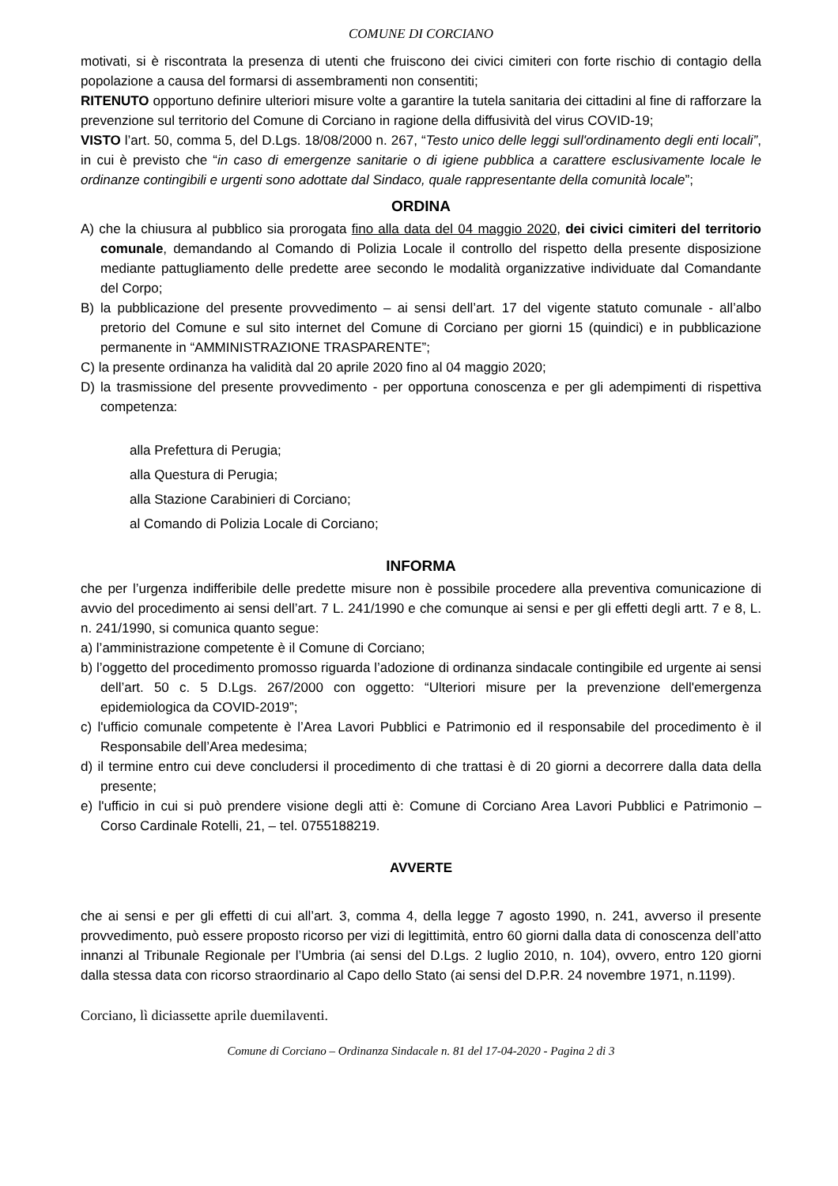COMUNE DI CORCIANO
motivati, si è riscontrata la presenza di utenti che fruiscono dei civici cimiteri con forte rischio di contagio della popolazione a causa del formarsi di assembramenti non consentiti;
RITENUTO opportuno definire ulteriori misure volte a garantire la tutela sanitaria dei cittadini al fine di rafforzare la prevenzione sul territorio del Comune di Corciano in ragione della diffusività del virus COVID-19;
VISTO l’art. 50, comma 5, del D.Lgs. 18/08/2000 n. 267, “Testo unico delle leggi sull'ordinamento degli enti locali”, in cui è previsto che “in caso di emergenze sanitarie o di igiene pubblica a carattere esclusivamente locale le ordinanze contingibili e urgenti sono adottate dal Sindaco, quale rappresentante della comunità locale”;
ORDINA
A) che la chiusura al pubblico sia prorogata fino alla data del 04 maggio 2020, dei civici cimiteri del territorio comunale, demandando al Comando di Polizia Locale il controllo del rispetto della presente disposizione mediante pattugliamento delle predette aree secondo le modalità organizzative individuate dal Comandante del Corpo;
B) la pubblicazione del presente provvedimento – ai sensi dell’art. 17 del vigente statuto comunale - all’albo pretorio del Comune e sul sito internet del Comune di Corciano per giorni 15 (quindici) e in pubblicazione permanente in “AMMINISTRAZIONE TRASPARENTE”;
C) la presente ordinanza ha validità dal 20 aprile 2020 fino al 04 maggio 2020;
D) la trasmissione del presente provvedimento - per opportuna conoscenza e per gli adempimenti di rispettiva competenza:
alla Prefettura di Perugia;
alla Questura di Perugia;
alla Stazione Carabinieri di Corciano;
al Comando di Polizia Locale di Corciano;
INFORMA
che per l’urgenza indifferibile delle predette misure non è possibile procedere alla preventiva comunicazione di avvio del procedimento ai sensi dell’art. 7 L. 241/1990 e che comunque ai sensi e per gli effetti degli artt. 7 e 8, L. n. 241/1990, si comunica quanto segue:
a) l’amministrazione competente è il Comune di Corciano;
b) l’oggetto del procedimento promosso riguarda l’adozione di ordinanza sindacale contingibile ed urgente ai sensi dell’art. 50 c. 5 D.Lgs. 267/2000 con oggetto: “Ulteriori misure per la prevenzione dell'emergenza epidemiologica da COVID-2019”;
c) l'ufficio comunale competente è l’Area Lavori Pubblici e Patrimonio ed il responsabile del procedimento è il Responsabile dell’Area medesima;
d) il termine entro cui deve concludersi il procedimento di che trattasi è di 20 giorni a decorrere dalla data della presente;
e) l'ufficio in cui si può prendere visione degli atti è: Comune di Corciano Area Lavori Pubblici e Patrimonio – Corso Cardinale Rotelli, 21, – tel. 0755188219.
AVVERTE
che ai sensi e per gli effetti di cui all’art. 3, comma 4, della legge 7 agosto 1990, n. 241, avverso il presente provvedimento, può essere proposto ricorso per vizi di legittimità, entro 60 giorni dalla data di conoscenza dell’atto innanzi al Tribunale Regionale per l’Umbria (ai sensi del D.Lgs. 2 luglio 2010, n. 104), ovvero, entro 120 giorni dalla stessa data con ricorso straordinario al Capo dello Stato (ai sensi del D.P.R. 24 novembre 1971, n.1199).
Corciano, lì diciassette aprile duemilaventi.
Comune di Corciano – Ordinanza Sindacale n. 81 del 17-04-2020 - Pagina 2 di 3